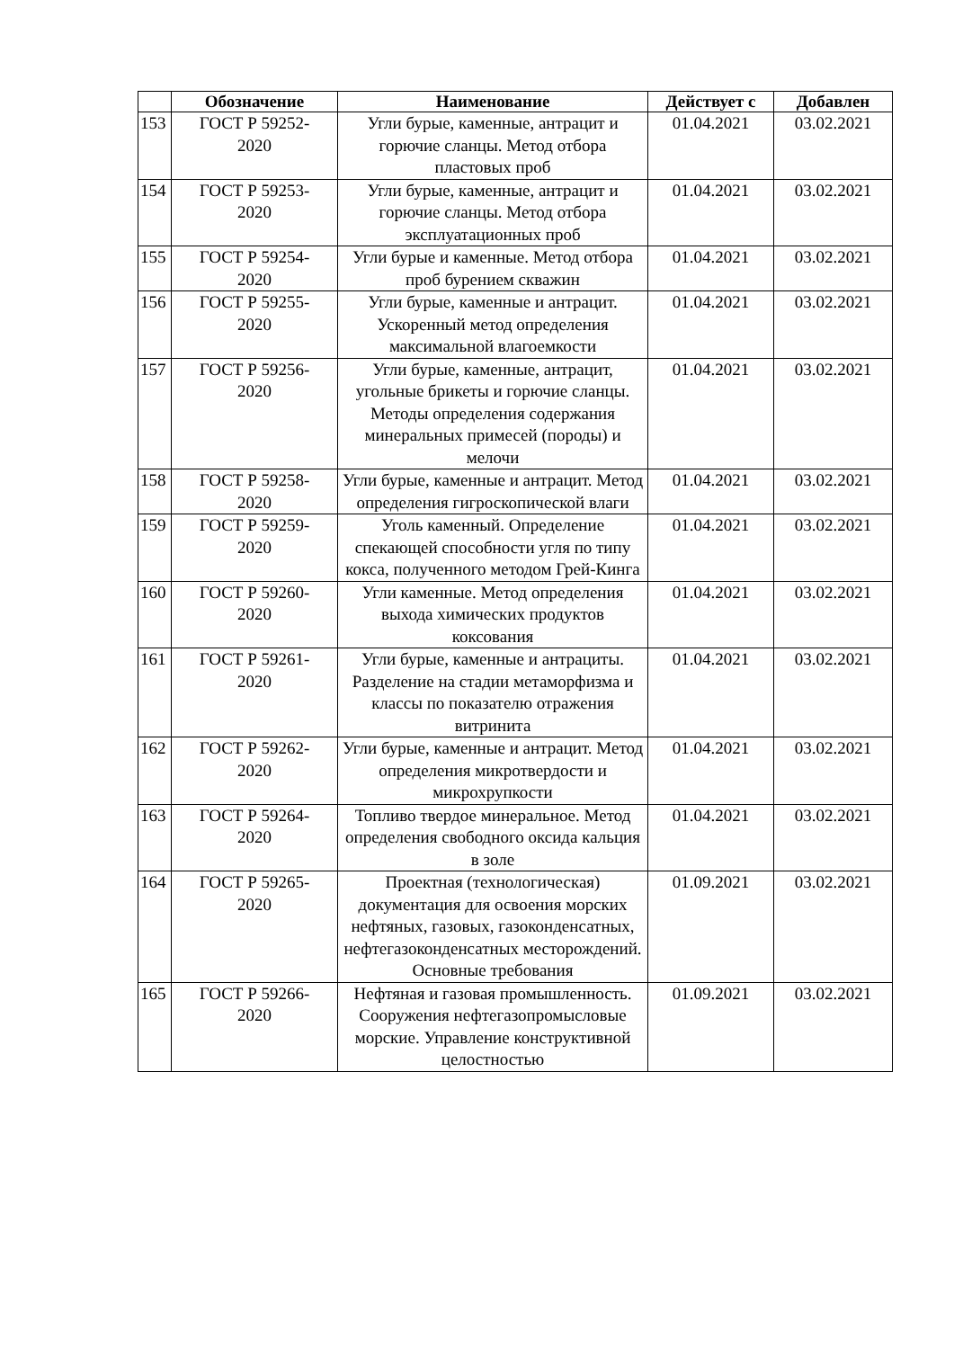| | Обозначение | Наименование | Действует с | Добавлен |
| --- | --- | --- | --- | --- |
| 153 | ГОСТ Р 59252- 2020 | Угли бурые, каменные, антрацит и горючие сланцы. Метод отбора пластовых проб | 01.04.2021 | 03.02.2021 |
| 154 | ГОСТ Р 59253- 2020 | Угли бурые, каменные, антрацит и горючие сланцы. Метод отбора эксплуатационных проб | 01.04.2021 | 03.02.2021 |
| 155 | ГОСТ Р 59254- 2020 | Угли бурые и каменные. Метод отбора проб бурением скважин | 01.04.2021 | 03.02.2021 |
| 156 | ГОСТ Р 59255- 2020 | Угли бурые, каменные и антрацит. Ускоренный метод определения максимальной влагоемкости | 01.04.2021 | 03.02.2021 |
| 157 | ГОСТ Р 59256- 2020 | Угли бурые, каменные, антрацит, угольные брикеты и горючие сланцы. Методы определения содержания минеральных примесей (породы) и мелочи | 01.04.2021 | 03.02.2021 |
| 158 | ГОСТ Р 59258- 2020 | Угли бурые, каменные и антрацит. Метод определения гигроскопической влаги | 01.04.2021 | 03.02.2021 |
| 159 | ГОСТ Р 59259- 2020 | Уголь каменный. Определение спекающей способности угля по типу кокса, полученного методом Грей-Кинга | 01.04.2021 | 03.02.2021 |
| 160 | ГОСТ Р 59260- 2020 | Угли каменные. Метод определения выхода химических продуктов коксования | 01.04.2021 | 03.02.2021 |
| 161 | ГОСТ Р 59261- 2020 | Угли бурые, каменные и антрациты. Разделение на стадии метаморфизма и классы по показателю отражения витринита | 01.04.2021 | 03.02.2021 |
| 162 | ГОСТ Р 59262- 2020 | Угли бурые, каменные и антрацит. Метод определения микротвердости и микрохрупкости | 01.04.2021 | 03.02.2021 |
| 163 | ГОСТ Р 59264- 2020 | Топливо твердое минеральное. Метод определения свободного оксида кальция в золе | 01.04.2021 | 03.02.2021 |
| 164 | ГОСТ Р 59265- 2020 | Проектная (технологическая) документация для освоения морских нефтяных, газовых, газоконденсатных, нефтегазоконденсатных месторождений. Основные требования | 01.09.2021 | 03.02.2021 |
| 165 | ГОСТ Р 59266- 2020 | Нефтяная и газовая промышленность. Сооружения нефтегазопромысловые морские. Управление конструктивной целостностью | 01.09.2021 | 03.02.2021 |